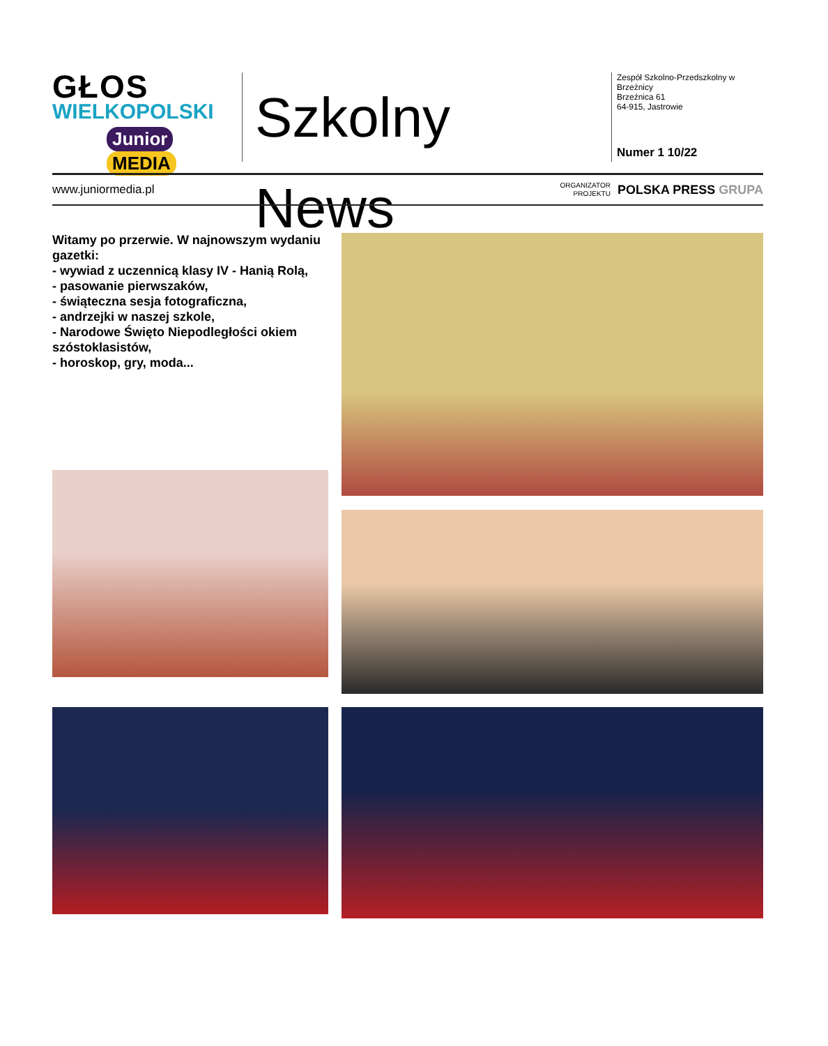GŁOS
WIELKOPOLSKI
Junior MEDIA
Szkolny News
Zespół Szkolno-Przedszkolny w Brzeźnicy
Brzeźnica 61
64-915, Jastrowie
Numer 1 10/22
www.juniormedia.pl ORGANIZATOR
PROJEKTU POLSKA PRESS GRUPA
Witamy po przerwie. W najnowszym wydaniu gazetki:
- wywiad z uczennicą klasy IV - Hanią Rolą,
- pasowanie pierwszaków,
- świąteczna sesja fotograficzna,
- andrzejki w naszej szkole,
- Narodowe Święto Niepodległości okiem szóstoklasistów,
- horoskop, gry, moda...